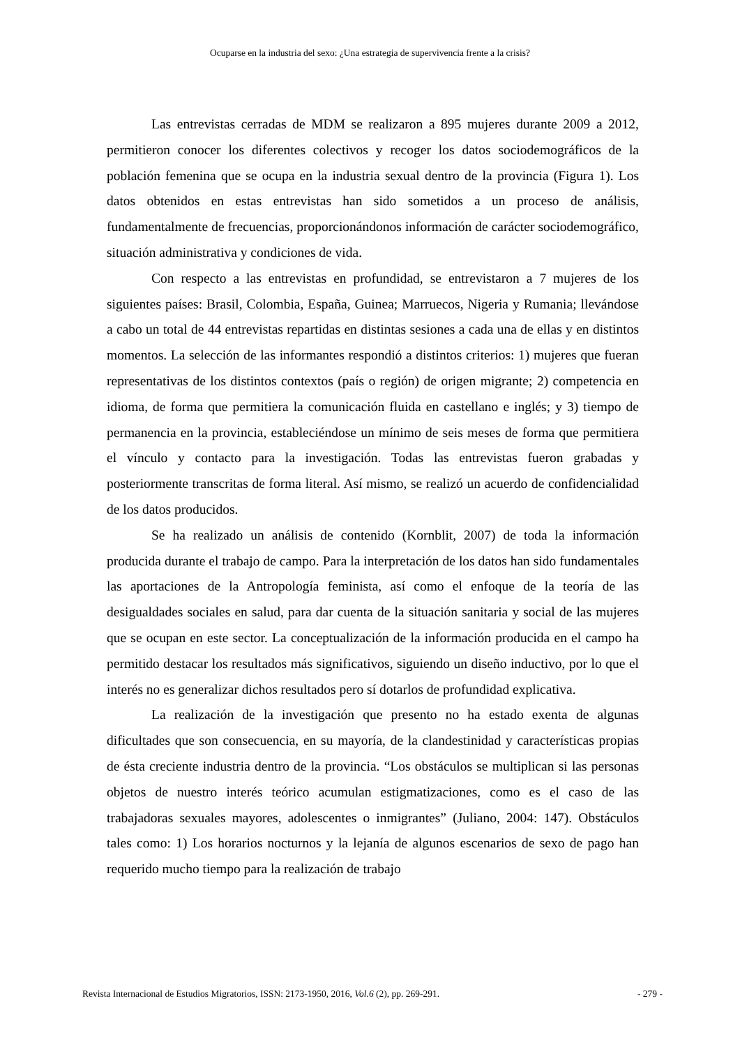Ocuparse en la industria del sexo: ¿Una estrategia de supervivencia frente a la crisis?
Las entrevistas cerradas de MDM se realizaron a 895 mujeres durante 2009 a 2012, permitieron conocer los diferentes colectivos y recoger los datos sociodemográficos de la población femenina que se ocupa en la industria sexual dentro de la provincia (Figura 1). Los datos obtenidos en estas entrevistas han sido sometidos a un proceso de análisis, fundamentalmente de frecuencias, proporcionándonos información de carácter sociodemográfico, situación administrativa y condiciones de vida.
Con respecto a las entrevistas en profundidad, se entrevistaron a 7 mujeres de los siguientes países: Brasil, Colombia, España, Guinea; Marruecos, Nigeria y Rumania; llevándose a cabo un total de 44 entrevistas repartidas en distintas sesiones a cada una de ellas y en distintos momentos. La selección de las informantes respondió a distintos criterios: 1) mujeres que fueran representativas de los distintos contextos (país o región) de origen migrante; 2) competencia en idioma, de forma que permitiera la comunicación fluida en castellano e inglés; y 3) tiempo de permanencia en la provincia, estableciéndose un mínimo de seis meses de forma que permitiera el vínculo y contacto para la investigación. Todas las entrevistas fueron grabadas y posteriormente transcritas de forma literal. Así mismo, se realizó un acuerdo de confidencialidad de los datos producidos.
Se ha realizado un análisis de contenido (Kornblit, 2007) de toda la información producida durante el trabajo de campo. Para la interpretación de los datos han sido fundamentales las aportaciones de la Antropología feminista, así como el enfoque de la teoría de las desigualdades sociales en salud, para dar cuenta de la situación sanitaria y social de las mujeres que se ocupan en este sector. La conceptualización de la información producida en el campo ha permitido destacar los resultados más significativos, siguiendo un diseño inductivo, por lo que el interés no es generalizar dichos resultados pero sí dotarlos de profundidad explicativa.
La realización de la investigación que presento no ha estado exenta de algunas dificultades que son consecuencia, en su mayoría, de la clandestinidad y características propias de ésta creciente industria dentro de la provincia. “Los obstáculos se multiplican si las personas objetos de nuestro interés teórico acumulan estigmatizaciones, como es el caso de las trabajadoras sexuales mayores, adolescentes o inmigrantes” (Juliano, 2004: 147). Obstáculos tales como: 1) Los horarios nocturnos y la lejanía de algunos escenarios de sexo de pago han requerido mucho tiempo para la realización de trabajo
Revista Internacional de Estudios Migratorios, ISSN: 2173-1950, 2016, Vol.6 (2), pp. 269-291. - 279 -